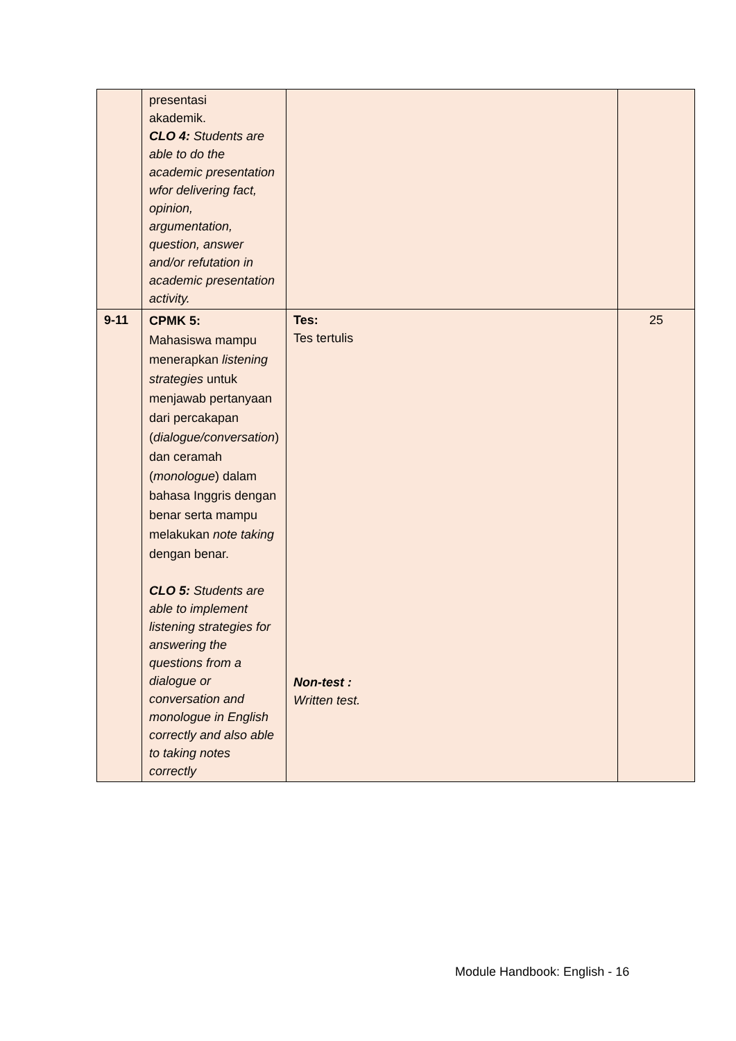| | presentasi akademik. CLO 4: Students are able to do the academic presentation wfor delivering fact, opinion, argumentation, question, answer and/or refutation in academic presentation activity. | | |
| 9-11 | CPMK 5: Mahasiswa mampu menerapkan listening strategies untuk menjawab pertanyaan dari percakapan ( dialogue/conversation ) dan ceramah ( monologue ) dalam bahasa Inggris dengan benar serta mampu melakukan note taking dengan benar. CLO 5: Students are able to implement listening strategies for answering the questions from a dialogue or conversation and monologue in English correctly and also able to taking notes correctly | Tes: Tes tertulis Non-test : Written test. | 25 |
Module Handbook: English - 16